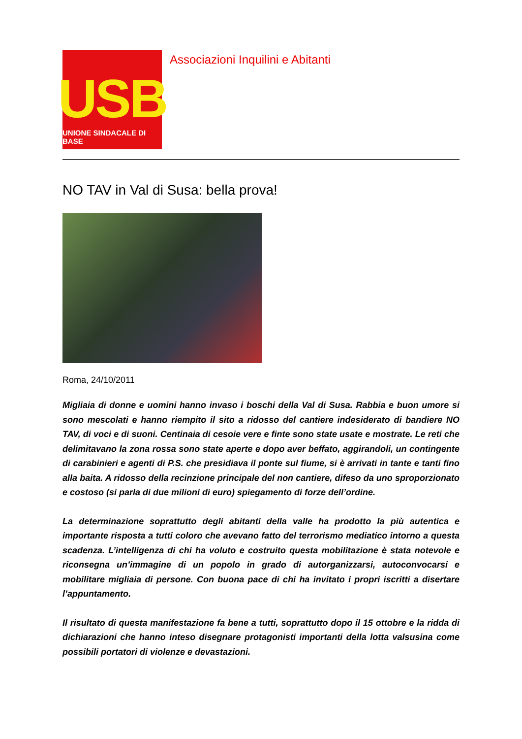USB
UNIONE SINDACALE DI BASE
Associazioni Inquilini e Abitanti
NO TAV in Val di Susa: bella prova!
Roma, 24/10/2011
Migliaia di donne e uomini hanno invaso i boschi della Val di Susa. Rabbia e buon umore si sono mescolati e hanno riempito il sito a ridosso del cantiere indesiderato di bandiere NO TAV, di voci e di suoni. Centinaia di cesoie vere e finte sono state usate e mostrate. Le reti che delimitavano la zona rossa sono state aperte e dopo aver beffato, aggirandoli, un contingente di carabinieri e agenti di P.S. che presidiava il ponte sul fiume, si è arrivati in tante e tanti fino alla baita. A ridosso della recinzione principale del non cantiere, difeso da uno sproporzionato e costoso (si parla di due milioni di euro) spiegamento di forze dell’ordine.
La determinazione soprattutto degli abitanti della valle ha prodotto la più autentica e importante risposta a tutti coloro che avevano fatto del terrorismo mediatico intorno a questa scadenza. L’intelligenza di chi ha voluto e costruito questa mobilitazione è stata notevole e riconsegna un’immagine di un popolo in grado di autorganizzarsi, autoconvocarsi e mobilitare migliaia di persone. Con buona pace di chi ha invitato i propri iscritti a disertare l’appuntamento.
Il risultato di questa manifestazione fa bene a tutti, soprattutto dopo il 15 ottobre e la ridda di dichiarazioni che hanno inteso disegnare protagonisti importanti della lotta valsusina come possibili portatori di violenze e devastazioni.